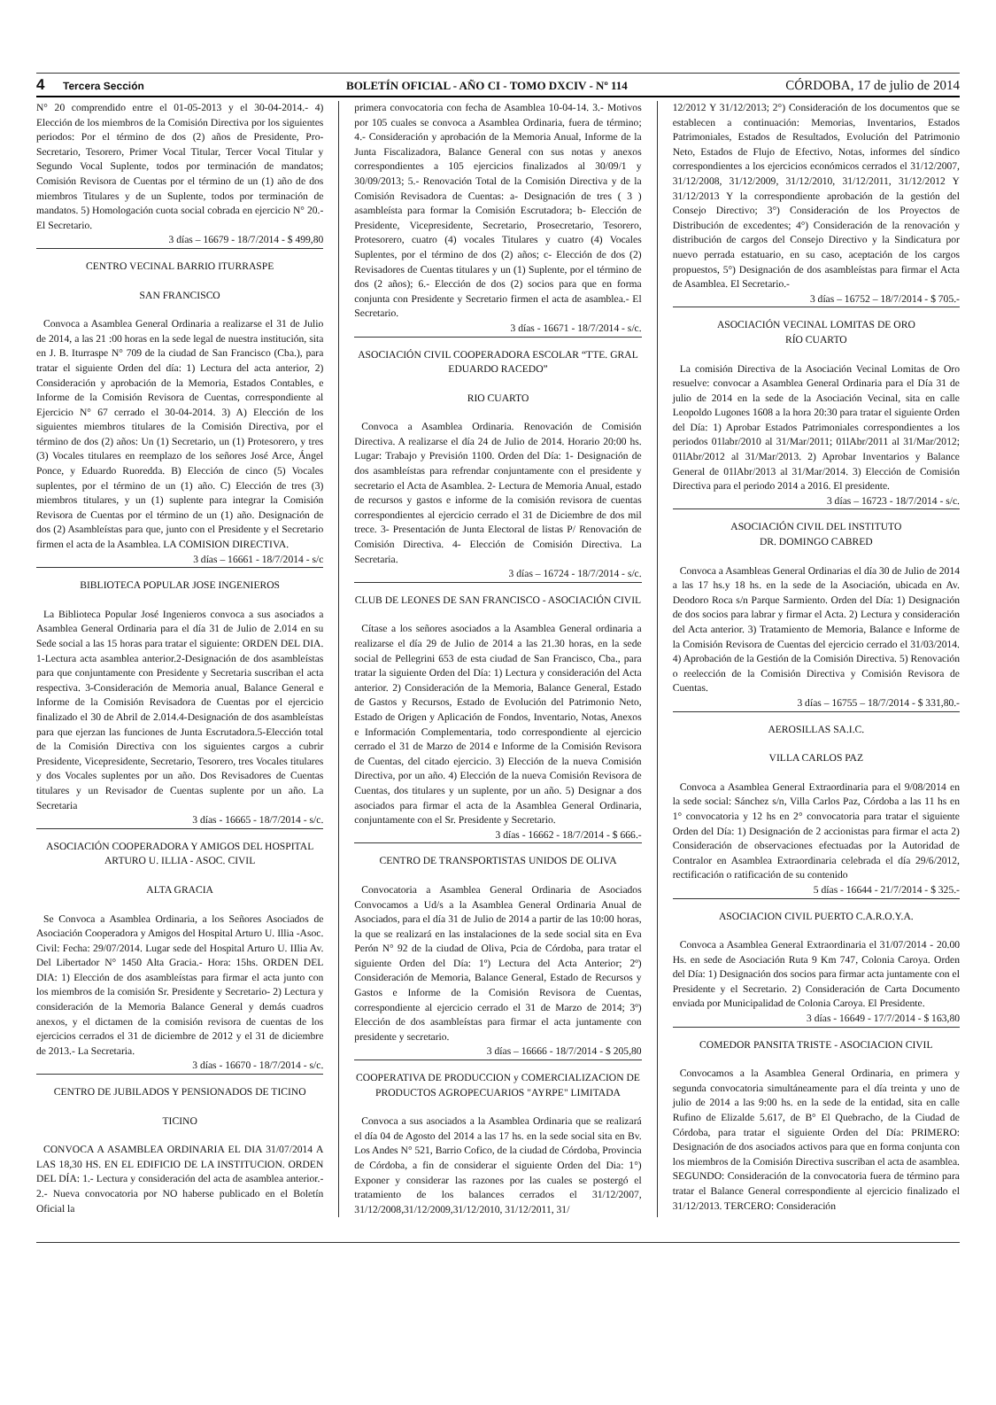4 Tercera Sección BOLETÍN OFICIAL - AÑO CI - TOMO DXCIV - Nº 114 CÓRDOBA, 17 de julio de 2014
N° 20 comprendido entre el 01-05-2013 y el 30-04-2014.- 4) Elección de los miembros de la Comisión Directiva por los siguientes periodos: Por el término de dos (2) años de Presidente, Pro-Secretario, Tesorero, Primer Vocal Titular, Tercer Vocal Titular y Segundo Vocal Suplente, todos por terminación de mandatos; Comisión Revisora de Cuentas por el término de un (1) año de dos miembros Titulares y de un Suplente, todos por terminación de mandatos. 5) Homologación cuota social cobrada en ejercicio N° 20.- El Secretario.
3 días – 16679 - 18/7/2014 - $ 499,80
CENTRO VECINAL BARRIO ITURRASPE
SAN FRANCISCO
Convoca a Asamblea General Ordinaria a realizarse el 31 de Julio de 2014, a las 21 :00 horas en la sede legal de nuestra institución, sita en J. B. Iturraspe N° 709 de la ciudad de San Francisco (Cba.), para tratar el siguiente Orden del día: 1) Lectura del acta anterior, 2) Consideración y aprobación de la Memoria, Estados Contables, e Informe de la Comisión Revisora de Cuentas, correspondiente al Ejercicio N° 67 cerrado el 30-04-2014. 3) A) Elección de los siguientes miembros titulares de la Comisión Directiva, por el término de dos (2) años: Un (1) Secretario, un (1) Protesorero, y tres (3) Vocales titulares en reemplazo de los señores José Arce, Ángel Ponce, y Eduardo Ruoredda. B) Elección de cinco (5) Vocales suplentes, por el término de un (1) año. C) Elección de tres (3) miembros titulares, y un (1) suplente para integrar la Comisión Revisora de Cuentas por el término de un (1) año. Designación de dos (2) Asambleístas para que, junto con el Presidente y el Secretario firmen el acta de la Asamblea. LA COMISION DIRECTIVA.
3 días – 16661 - 18/7/2014 - s/c
BIBLIOTECA POPULAR JOSE INGENIEROS
La Biblioteca Popular José Ingenieros convoca a sus asociados a Asamblea General Ordinaria para el día 31 de Julio de 2.014 en su Sede social a las 15 horas para tratar el siguiente: ORDEN DEL DIA. 1-Lectura acta asamblea anterior.2-Designación de dos asambleístas para que conjuntamente con Presidente y Secretaria suscriban el acta respectiva. 3-Consideración de Memoria anual, Balance General e Informe de la Comisión Revisadora de Cuentas por el ejercicio finalizado el 30 de Abril de 2.014.4-Designación de dos asambleístas para que ejerzan las funciones de Junta Escrutadora.5-Elección total de la Comisión Directiva con los siguientes cargos a cubrir Presidente, Vicepresidente, Secretario, Tesorero, tres Vocales titulares y dos Vocales suplentes por un año. Dos Revisadores de Cuentas titulares y un Revisador de Cuentas suplente por un año. La Secretaria
3 días - 16665 - 18/7/2014 - s/c.
ASOCIACIÓN COOPERADORA Y AMIGOS DEL HOSPITAL ARTURO U. ILLIA - ASOC. CIVIL
ALTA GRACIA
Se Convoca a Asamblea Ordinaria, a los Señores Asociados de Asociación Cooperadora y Amigos del Hospital Arturo U. Illia -Asoc. Civil: Fecha: 29/07/2014. Lugar sede del Hospital Arturo U. IIlia Av. Del Libertador N° 1450 Alta Gracia.- Hora: 15hs. ORDEN DEL DIA: 1) Elección de dos asambleístas para firmar el acta junto con los miembros de la comisión Sr. Presidente y Secretario- 2) Lectura y consideración de la Memoria Balance General y demás cuadros anexos, y el dictamen de la comisión revisora de cuentas de los ejercicios cerrados el 31 de diciembre de 2012 y el 31 de diciembre de 2013.- La Secretaria.
3 días - 16670 - 18/7/2014 - s/c.
CENTRO DE JUBILADOS Y PENSIONADOS DE TICINO
TICINO
CONVOCA A ASAMBLEA ORDINARIA EL DIA 31/07/2014 A LAS 18,30 HS. EN EL EDIFICIO DE LA INSTITUCION. ORDEN DEL DÍA: 1.- Lectura y consideración del acta de asamblea anterior.- 2.- Nueva convocatoria por NO haberse publicado en el Boletín Oficial la
primera convocatoria con fecha de Asamblea 10-04-14. 3.- Motivos por 105 cuales se convoca a Asamblea Ordinaria, fuera de término; 4.- Consideración y aprobación de la Memoria Anual, Informe de la Junta Fiscalizadora, Balance General con sus notas y anexos correspondientes a 105 ejercicios finalizados al 30/09/1 y 30/09/2013; 5.- Renovación Total de la Comisión Directiva y de la Comisión Revisadora de Cuentas: a- Designación de tres ( 3 ) asambleísta para formar la Comisión Escrutadora; b- Elección de Presidente, Vicepresidente, Secretario, Prosecretario, Tesorero, Protesorero, cuatro (4) vocales Titulares y cuatro (4) Vocales Suplentes, por el término de dos (2) años; c- Elección de dos (2) Revisadores de Cuentas titulares y un (1) Suplente, por el término de dos (2 años); 6.- Elección de dos (2) socios para que en forma conjunta con Presidente y Secretario firmen el acta de asamblea.- El Secretario.
3 días - 16671 - 18/7/2014 - s/c.
ASOCIACIÓN CIVIL COOPERADORA ESCOLAR “TTE. GRAL EDUARDO RACEDO”
RIO CUARTO
Convoca a Asamblea Ordinaria. Renovación de Comisión Directiva. A realizarse el día 24 de Julio de 2014. Horario 20:00 hs. Lugar: Trabajo y Previsión 1100. Orden del Día: 1- Designación de dos asambleístas para refrendar conjuntamente con el presidente y secretario el Acta de Asamblea. 2- Lectura de Memoria Anual, estado de recursos y gastos e informe de la comisión revisora de cuentas correspondientes al ejercicio cerrado el 31 de Diciembre de dos mil trece. 3- Presentación de Junta Electoral de listas P/ Renovación de Comisión Directiva. 4- Elección de Comisión Directiva. La Secretaria.
3 días – 16724 - 18/7/2014 - s/c.
CLUB DE LEONES DE SAN FRANCISCO - ASOCIACIÓN CIVIL
Cítase a los señores asociados a la Asamblea General ordinaria a realizarse el día 29 de Julio de 2014 a las 21.30 horas, en la sede social de Pellegrini 653 de esta ciudad de San Francisco, Cba., para tratar la siguiente Orden del Día: 1) Lectura y consideración del Acta anterior. 2) Consideración de la Memoria, Balance General, Estado de Gastos y Recursos, Estado de Evolución del Patrimonio Neto, Estado de Origen y Aplicación de Fondos, Inventario, Notas, Anexos e Información Complementaria, todo correspondiente al ejercicio cerrado el 31 de Marzo de 2014 e Informe de la Comisión Revisora de Cuentas, del citado ejercicio. 3) Elección de la nueva Comisión Directiva, por un año. 4) Elección de la nueva Comisión Revisora de Cuentas, dos titulares y un suplente, por un año. 5) Designar a dos asociados para firmar el acta de la Asamblea General Ordinaria, conjuntamente con el Sr. Presidente y Secretario.
3 días - 16662 - 18/7/2014 - $ 666.-
CENTRO DE TRANSPORTISTAS UNIDOS DE OLIVA
Convocatoria a Asamblea General Ordinaria de Asociados Convocamos a Ud/s a la Asamblea General Ordinaria Anual de Asociados, para el día 31 de Julio de 2014 a partir de las 10:00 horas, la que se realizará en las instalaciones de la sede social sita en Eva Perón N° 92 de la ciudad de Oliva, Pcia de Córdoba, para tratar el siguiente Orden del Día: 1º) Lectura del Acta Anterior; 2º) Consideración de Memoria, Balance General, Estado de Recursos y Gastos e Informe de la Comisión Revisora de Cuentas, correspondiente al ejercicio cerrado el 31 de Marzo de 2014; 3º) Elección de dos asambleístas para firmar el acta juntamente con presidente y secretario.
3 días – 16666 - 18/7/2014 - $ 205,80
COOPERATIVA DE PRODUCCION y COMERCIALIZACION DE PRODUCTOS AGROPECUARIOS "AYRPE" LIMITADA
Convoca a sus asociados a la Asamblea Ordinaria que se realizará el día 04 de Agosto del 2014 a las 17 hs. en la sede social sita en Bv. Los Andes N° 521, Barrio Cofico, de la ciudad de Córdoba, Provincia de Córdoba, a fin de considerar el siguiente Orden del Dia: 1°) Exponer y considerar las razones por las cuales se postergó el tratamiento de los balances cerrados el 31/12/2007, 31/12/2008,31/12/2009,31/12/2010, 31/12/2011, 31/
12/2012 Y 31/12/2013; 2°) Consideración de los documentos que se establecen a continuación: Memorias, Inventarios, Estados Patrimoniales, Estados de Resultados, Evolución del Patrimonio Neto, Estados de Flujo de Efectivo, Notas, informes del síndico correspondientes a los ejercicios económicos cerrados el 31/12/2007, 31/12/2008, 31/12/2009, 31/12/2010, 31/12/2011, 31/12/2012 Y 31/12/2013 Y la correspondiente aprobación de la gestión del Consejo Directivo; 3°) Consideración de los Proyectos de Distribución de excedentes; 4°) Consideración de la renovación y distribución de cargos del Consejo Directivo y la Sindicatura por nuevo perrada estatuario, en su caso, aceptación de los cargos propuestos, 5°) Designación de dos asambleístas para firmar el Acta de Asamblea. El Secretario.-
3 días – 16752 – 18/7/2014 - $ 705.-
ASOCIACIÓN VECINAL LOMITAS DE ORO
RÍO CUARTO
La comisión Directiva de la Asociación Vecinal Lomitas de Oro resuelve: convocar a Asamblea General Ordinaria para el Día 31 de julio de 2014 en la sede de la Asociación Vecinal, sita en calle Leopoldo Lugones 1608 a la hora 20:30 para tratar el siguiente Orden del Día: 1) Aprobar Estados Patrimoniales correspondientes a los periodos 01labr/2010 al 31/Mar/2011; 01lAbr/2011 al 31/Mar/2012; 01lAbr/2012 al 31/Mar/2013. 2) Aprobar Inventarios y Balance General de 01lAbr/2013 al 31/Mar/2014. 3) Elección de Comisión Directiva para el periodo 2014 a 2016. El presidente.
3 días – 16723 - 18/7/2014 - s/c.
ASOCIACIÓN CIVIL DEL INSTITUTO
DR. DOMINGO CABRED
Convoca a Asambleas General Ordinarias el día 30 de Julio de 2014 a las 17 hs.y 18 hs. en la sede de la Asociación, ubicada en Av. Deodoro Roca s/n Parque Sarmiento. Orden del Día: 1) Designación de dos socios para labrar y firmar el Acta. 2) Lectura y consideración del Acta anterior. 3) Tratamiento de Memoria, Balance e Informe de la Comisión Revisora de Cuentas del ejercicio cerrado el 31/03/2014. 4) Aprobación de la Gestión de la Comisión Directiva. 5) Renovación o reelección de la Comisión Directiva y Comisión Revisora de Cuentas.
3 días – 16755 – 18/7/2014 - $ 331,80.-
AEROSILLAS SA.I.C.
VILLA CARLOS PAZ
Convoca a Asamblea General Extraordinaria para el 9/08/2014 en la sede social: Sánchez s/n, Villa Carlos Paz, Córdoba a las 11 hs en 1° convocatoria y 12 hs en 2° convocatoria para tratar el siguiente Orden del Día: 1) Designación de 2 accionistas para firmar el acta 2) Consideración de observaciones efectuadas por la Autoridad de Contralor en Asamblea Extraordinaria celebrada el día 29/6/2012, rectificación o ratificación de su contenido
5 días - 16644 - 21/7/2014 - $ 325.-
ASOCIACION CIVIL PUERTO C.A.R.O.Y.A.
Convoca a Asamblea General Extraordinaria el 31/07/2014 - 20.00 Hs. en sede de Asociación Ruta 9 Km 747, Colonia Caroya. Orden del Día: 1) Designación dos socios para firmar acta juntamente con el Presidente y el Secretario. 2) Consideración de Carta Documento enviada por Municipalidad de Colonia Caroya. El Presidente.
3 días - 16649 - 17/7/2014 - $ 163,80
COMEDOR PANSITA TRISTE - ASOCIACION CIVIL
Convocamos a la Asamblea General Ordinaria, en primera y segunda convocatoria simultáneamente para el día treinta y uno de julio de 2014 a las 9:00 hs. en la sede de la entidad, sita en calle Rufino de Elizalde 5.617, de B° El Quebracho, de la Ciudad de Córdoba, para tratar el siguiente Orden del Día: PRIMERO: Designación de dos asociados activos para que en forma conjunta con los miembros de la Comisión Directiva suscriban el acta de asamblea. SEGUNDO: Consideración de la convocatoria fuera de término para tratar el Balance General correspondiente al ejercicio finalizado el 31/12/2013. TERCERO: Consideración